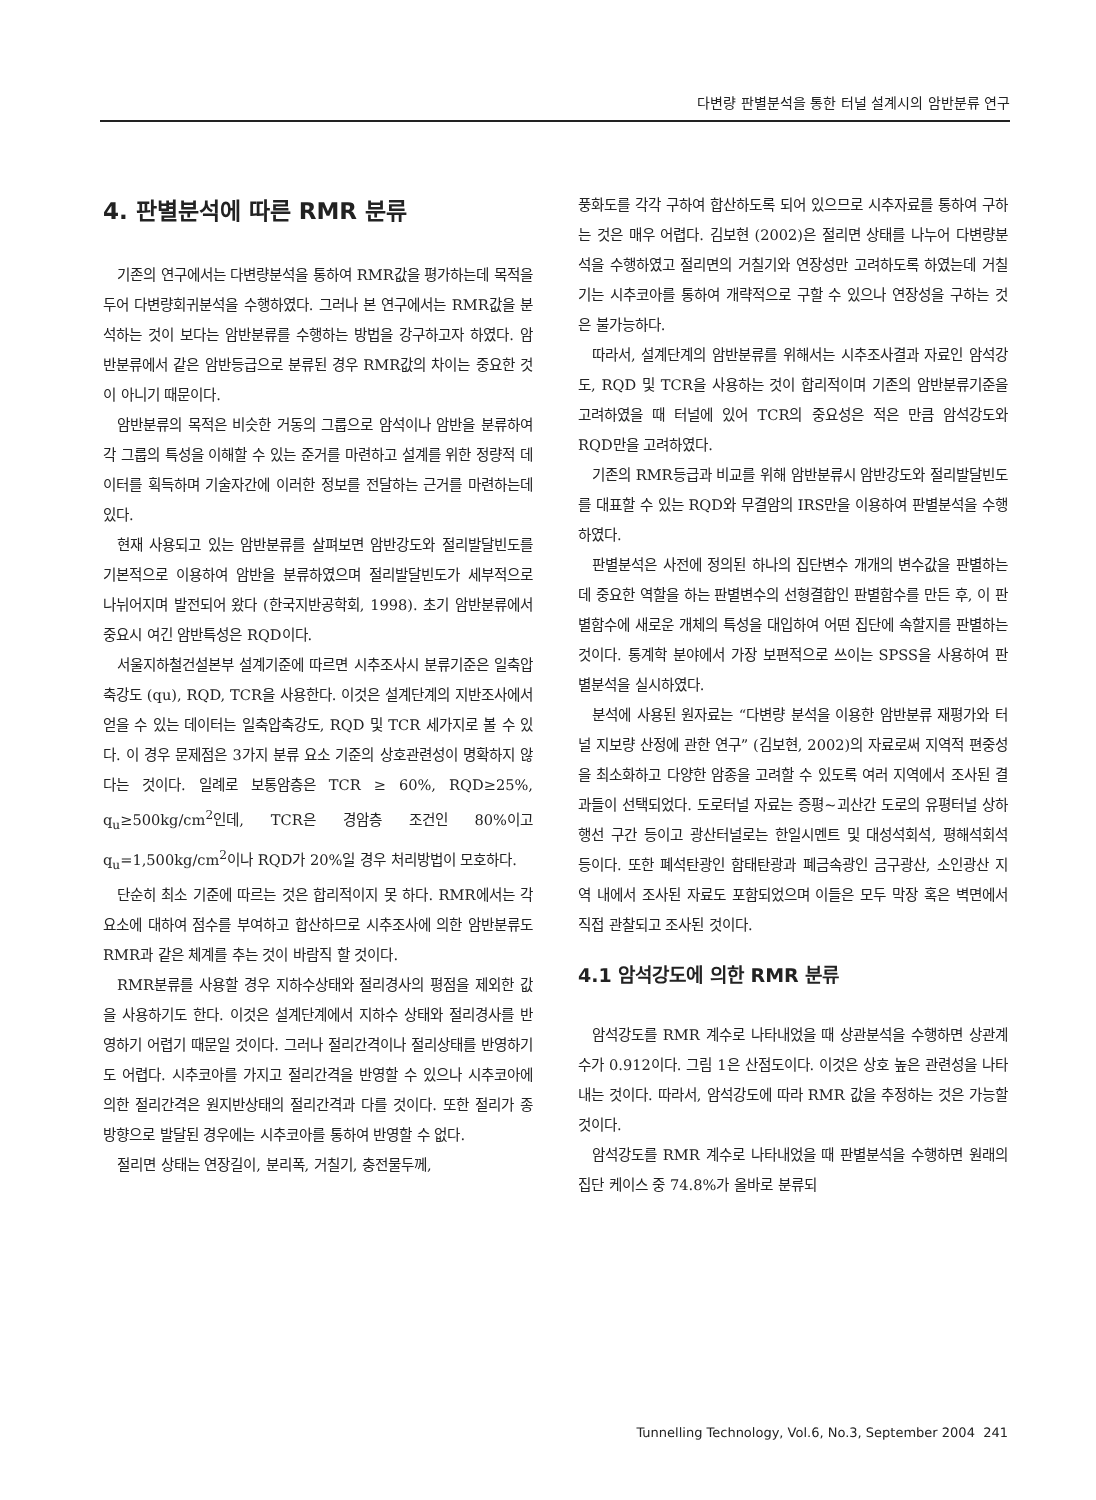다변량 판별분석을 통한 터널 설계시의 암반분류 연구
4. 판별분석에 따른 RMR 분류
기존의 연구에서는 다변량분석을 통하여 RMR값을 평가하는데 목적을 두어 다변량회귀분석을 수행하였다. 그러나 본 연구에서는 RMR값을 분석하는 것이 보다는 암반분류를 수행하는 방법을 강구하고자 하였다. 암반분류에서 같은 암반등급으로 분류된 경우 RMR값의 차이는 중요한 것이 아니기 때문이다.
암반분류의 목적은 비슷한 거동의 그룹으로 암석이나 암반을 분류하여 각 그룹의 특성을 이해할 수 있는 준거를 마련하고 설계를 위한 정량적 데이터를 획득하며 기술자간에 이러한 정보를 전달하는 근거를 마련하는데 있다.
현재 사용되고 있는 암반분류를 살펴보면 암반강도와 절리발달빈도를 기본적으로 이용하여 암반을 분류하였으며 절리발달빈도가 세부적으로 나뉘어지며 발전되어 왔다 (한국지반공학회, 1998). 초기 암반분류에서 중요시 여긴 암반특성은 RQD이다.
서울지하철건설본부 설계기준에 따르면 시추조사시 분류기준은 일축압축강도 (qu), RQD, TCR을 사용한다. 이것은 설계단계의 지반조사에서 얻을 수 있는 데이터는 일축압축강도, RQD 및 TCR 세가지로 볼 수 있다. 이 경우 문제점은 3가지 분류 요소 기준의 상호관련성이 명확하지 않다는 것이다. 일례로 보통암층은 TCR ≥ 60%, RQD≥25%, q<sub>u</sub>≥500kg/cm<sup>2</sup>인데, TCR은 경암층 조건인 80%이고 q<sub>u</sub>=1,500kg/cm<sup>2</sup>이나 RQD가 20%일 경우 처리방법이 모호하다.
단순히 최소 기준에 따르는 것은 합리적이지 못 하다. RMR에서는 각 요소에 대하여 점수를 부여하고 합산하므로 시추조사에 의한 암반분류도 RMR과 같은 체계를 추는 것이 바람직 할 것이다.
RMR분류를 사용할 경우 지하수상태와 절리경사의 평점을 제외한 값을 사용하기도 한다. 이것은 설계단계에서 지하수 상태와 절리경사를 반영하기 어렵기 때문일 것이다. 그러나 절리간격이나 절리상태를 반영하기도 어렵다. 시추코아를 가지고 절리간격을 반영할 수 있으나 시추코아에 의한 절리간격은 원지반상태의 절리간격과 다를 것이다. 또한 절리가 종방향으로 발달된 경우에는 시추코아를 통하여 반영할 수 없다.
절리면 상태는 연장길이, 분리폭, 거칠기, 충전물두께,
풍화도를 각각 구하여 합산하도록 되어 있으므로 시추자료를 통하여 구하는 것은 매우 어렵다. 김보현 (2002)은 절리면 상태를 나누어 다변량분석을 수행하였고 절리면의 거칠기와 연장성만 고려하도록 하였는데 거칠기는 시추코아를 통하여 개략적으로 구할 수 있으나 연장성을 구하는 것은 불가능하다.
따라서, 설계단계의 암반분류를 위해서는 시추조사결과 자료인 암석강도, RQD 및 TCR을 사용하는 것이 합리적이며 기존의 암반분류기준을 고려하였을 때 터널에 있어 TCR의 중요성은 적은 만큼 암석강도와 RQD만을 고려하였다.
기존의 RMR등급과 비교를 위해 암반분류시 암반강도와 절리발달빈도를 대표할 수 있는 RQD와 무결암의 IRS만을 이용하여 판별분석을 수행하였다.
판별분석은 사전에 정의된 하나의 집단변수 개개의 변수값을 판별하는데 중요한 역할을 하는 판별변수의 선형결합인 판별함수를 만든 후, 이 판별함수에 새로운 개체의 특성을 대입하여 어떤 집단에 속할지를 판별하는 것이다. 통계학 분야에서 가장 보편적으로 쓰이는 SPSS을 사용하여 판별분석을 실시하였다.
분석에 사용된 원자료는 “다변량 분석을 이용한 암반분류 재평가와 터널 지보량 산정에 관한 연구” (김보현, 2002)의 자료로써 지역적 편중성을 최소화하고 다양한 암종을 고려할 수 있도록 여러 지역에서 조사된 결과들이 선택되었다. 도로터널 자료는 증평~괴산간 도로의 유평터널 상하행선 구간 등이고 광산터널로는 한일시멘트 및 대성석회석, 평해석회석 등이다. 또한 폐석탄광인 함태탄광과 폐금속광인 금구광산, 소인광산 지역 내에서 조사된 자료도 포함되었으며 이들은 모두 막장 혹은 벽면에서 직접 관찰되고 조사된 것이다.
4.1 암석강도에 의한 RMR 분류
암석강도를 RMR 계수로 나타내었을 때 상관분석을 수행하면 상관계수가 0.912이다. 그림 1은 산점도이다. 이것은 상호 높은 관련성을 나타내는 것이다. 따라서, 암석강도에 따라 RMR 값을 추정하는 것은 가능할 것이다.
암석강도를 RMR 계수로 나타내었을 때 판별분석을 수행하면 원래의 집단 케이스 중 74.8%가 올바로 분류되
Tunnelling Technology, Vol.6, No.3, September 2004 241